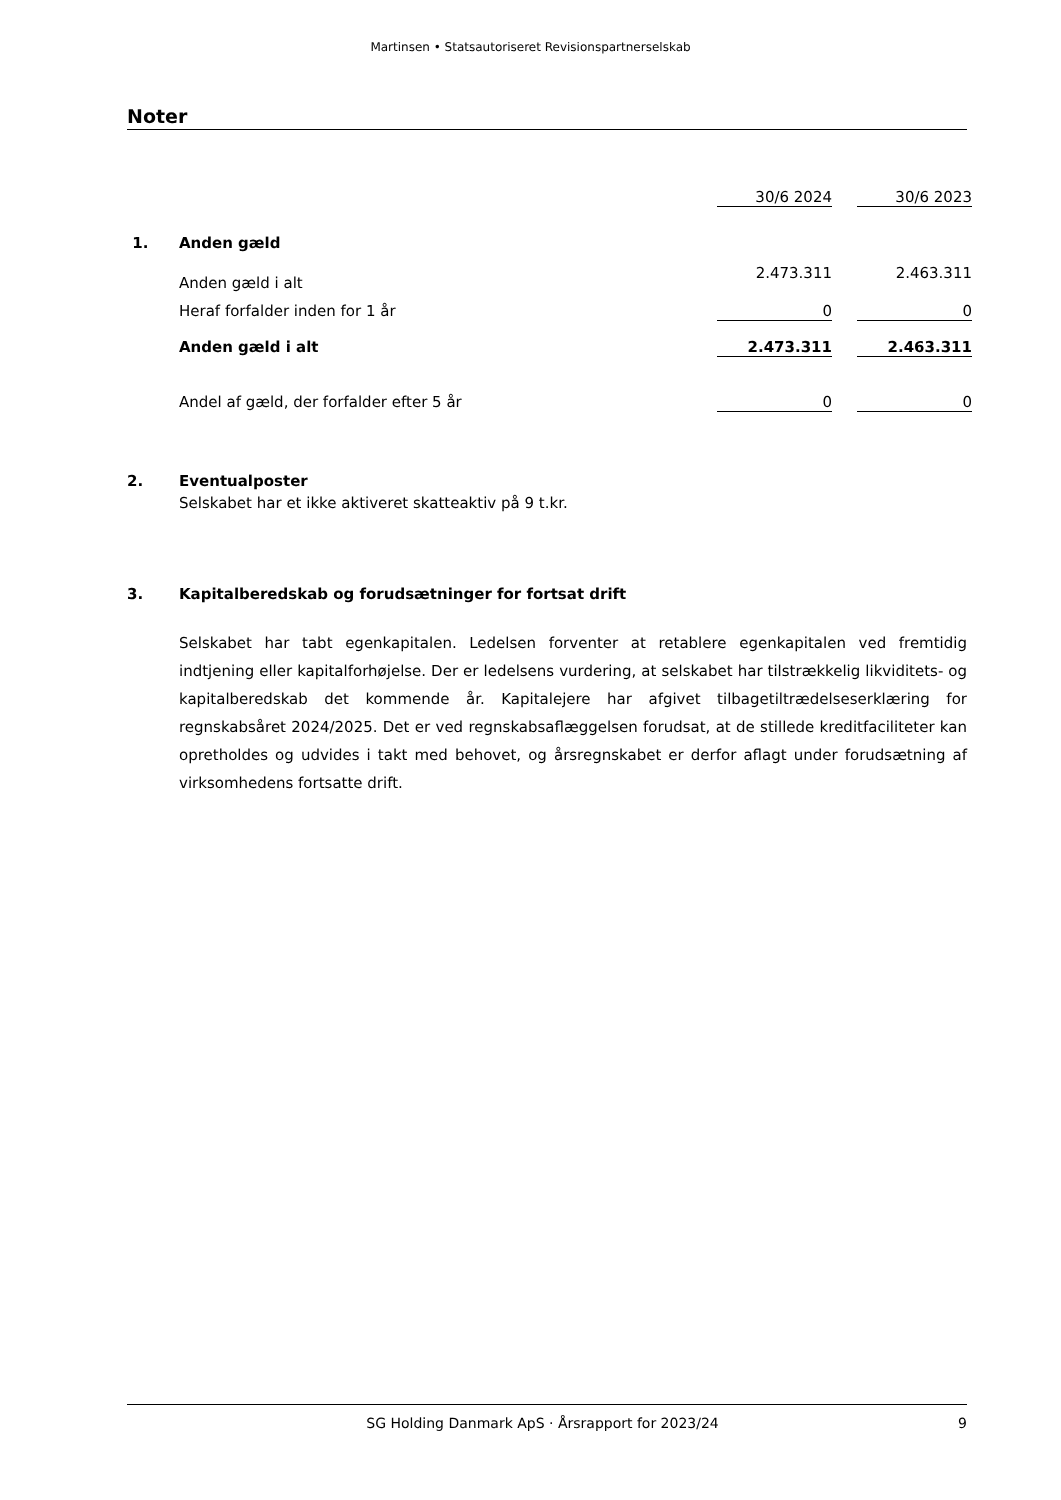Martinsen • Statsautoriseret Revisionspartnerselskab
Noter
| | | 30/6 2024 | | 30/6 2023 |
| 1. | Anden gæld | | | |
| | Anden gæld i alt | 2.473.311 | | 2.463.311 |
| | Heraf forfalder inden for 1 år | 0 | | 0 |
| | Anden gæld i alt | 2.473.311 | | 2.463.311 |
| | Andel af gæld, der forfalder efter 5 år | 0 | | 0 |
2. Eventualposter
Selskabet har et ikke aktiveret skatteaktiv på 9 t.kr.
3. Kapitalberedskab og forudsætninger for fortsat drift
Selskabet har tabt egenkapitalen. Ledelsen forventer at retablere egenkapitalen ved fremtidig indtjening eller kapitalforhøjelse. Der er ledelsens vurdering, at selskabet har tilstrækkelig likviditets- og kapitalberedskab det kommende år. Kapitalejere har afgivet tilbagetiltrædelseserklæring for regnskabsåret 2024/2025. Det er ved regnskabsaflæggelsen forudsat, at de stillede kreditfaciliteter kan opretholdes og udvides i takt med behovet, og årsregnskabet er derfor aflagt under forudsætning af virksomhedens fortsatte drift.
SG Holding Danmark ApS · Årsrapport for 2023/24 9